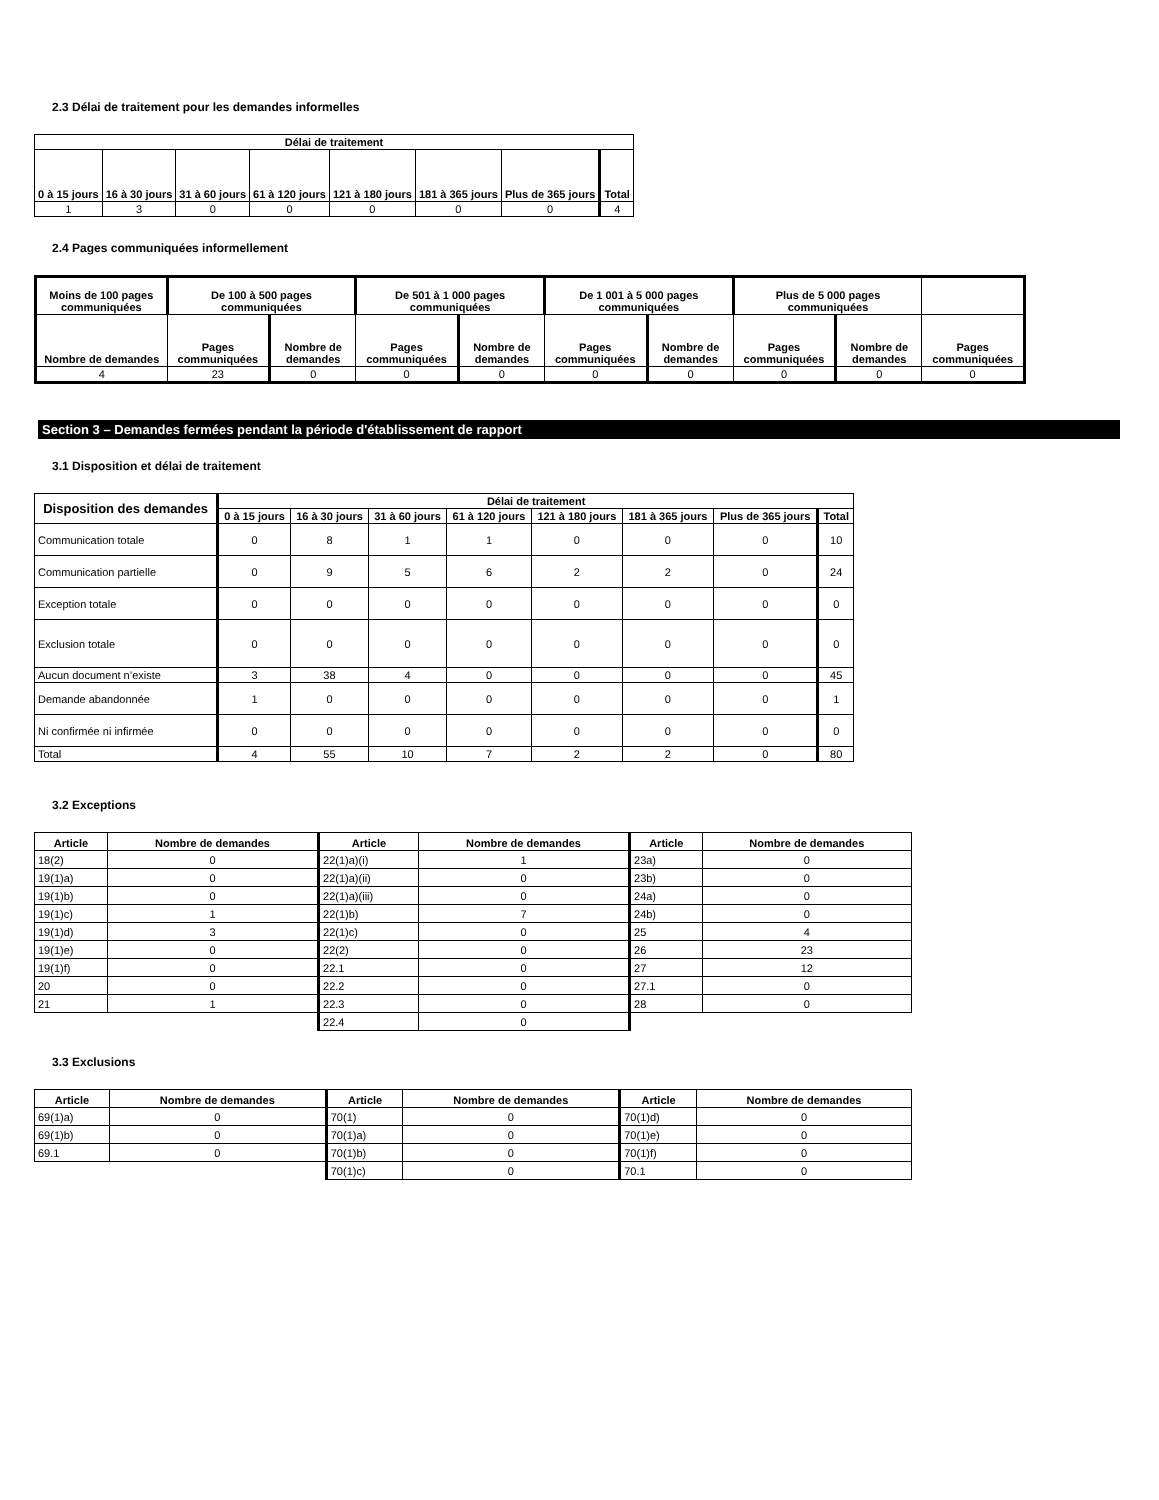2.3 Délai de traitement pour les demandes informelles
| Délai de traitement | | | | | | | |
| --- | --- | --- | --- | --- | --- | --- | --- |
| 0 à 15 jours | 16 à 30 jours | 31 à 60 jours | 61 à 120 jours | 121 à 180 jours | 181 à 365 jours | Plus de 365 jours | Total |
| 1 | 3 | 0 | 0 | 0 | 0 | 0 | 4 |
2.4 Pages communiquées informellement
| Moins de 100 pages communiquées | De 100 à 500 pages communiquées | | De 501 à 1 000 pages communiquées | | De 1 001 à 5 000 pages communiquées | | Plus de 5 000 pages communiquées | | |
| --- | --- | --- | --- | --- | --- | --- | --- | --- | --- |
| Nombre de demandes | Pages communiquées | Nombre de demandes | Pages communiquées | Nombre de demandes | Pages communiquées | Nombre de demandes | Pages communiquées | Nombre de demandes | Pages communiquées |
| 4 | 23 | 0 | 0 | 0 | 0 | 0 | 0 | 0 | 0 |
Section 3 – Demandes fermées pendant la période d'établissement de rapport
3.1 Disposition et délai de traitement
| Disposition des demandes | Délai de traitement | | | | | | | |
| --- | --- | --- | --- | --- | --- | --- | --- | --- |
| | 0 à 15 jours | 16 à 30 jours | 31 à 60 jours | 61 à 120 jours | 121 à 180 jours | 181 à 365 jours | Plus de 365 jours | Total |
| Communication totale | 0 | 8 | 1 | 1 | 0 | 0 | 0 | 10 |
| Communication partielle | 0 | 9 | 5 | 6 | 2 | 2 | 0 | 24 |
| Exception totale | 0 | 0 | 0 | 0 | 0 | 0 | 0 | 0 |
| Exclusion totale | 0 | 0 | 0 | 0 | 0 | 0 | 0 | 0 |
| Aucun document n’existe | 3 | 38 | 4 | 0 | 0 | 0 | 0 | 45 |
| Demande abandonnée | 1 | 0 | 0 | 0 | 0 | 0 | 0 | 1 |
| Ni confirmée ni infirmée | 0 | 0 | 0 | 0 | 0 | 0 | 0 | 0 |
| Total | 4 | 55 | 10 | 7 | 2 | 2 | 0 | 80 |
3.2 Exceptions
| Article | Nombre de demandes | Article | Nombre de demandes | Article | Nombre de demandes |
| --- | --- | --- | --- | --- | --- |
| 18(2) | 0 | 22(1)a)(i) | 1 | 23a) | 0 |
| 19(1)a) | 0 | 22(1)a)(ii) | 0 | 23b) | 0 |
| 19(1)b) | 0 | 22(1)a)(iii) | 0 | 24a) | 0 |
| 19(1)c) | 1 | 22(1)b) | 7 | 24b) | 0 |
| 19(1)d) | 3 | 22(1)c) | 0 | 25 | 4 |
| 19(1)e) | 0 | 22(2) | 0 | 26 | 23 |
| 19(1)f) | 0 | 22.1 | 0 | 27 | 12 |
| 20 | 0 | 22.2 | 0 | 27.1 | 0 |
| 21 | 1 | 22.3 | 0 | 28 | 0 |
| | | 22.4 | 0 | | |
3.3 Exclusions
| Article | Nombre de demandes | Article | Nombre de demandes | Article | Nombre de demandes |
| --- | --- | --- | --- | --- | --- |
| 69(1)a) | 0 | 70(1) | 0 | 70(1)d) | 0 |
| 69(1)b) | 0 | 70(1)a) | 0 | 70(1)e) | 0 |
| 69.1 | 0 | 70(1)b) | 0 | 70(1)f) | 0 |
| | | 70(1)c) | 0 | 70.1 | 0 |